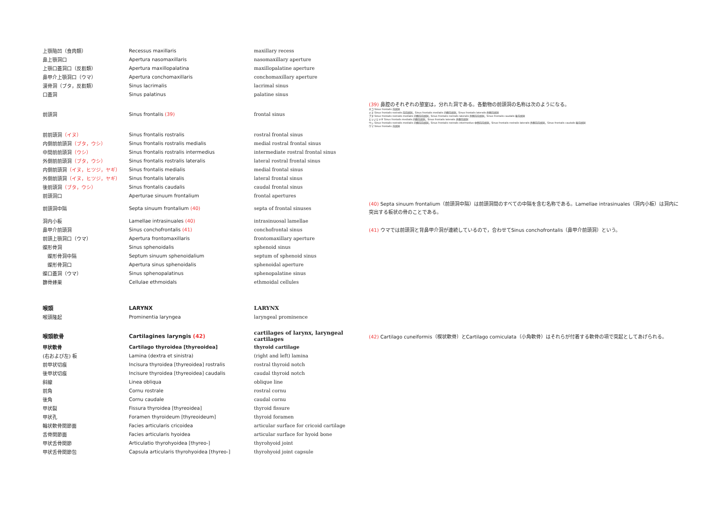| 上顎陥凹（食肉類） | Recessus maxillaris | maxillary recess | |
| 鼻上顎洞口 | Apertura nasomaxillaris | nasomaxillary aperture | |
| 上顎口蓋洞口（反芻類） | Apertura maxillopalatina | maxillopalatine aperture | |
| 鼻甲介上顎洞口（ウマ） | Apertura conchomaxillaris | conchomaxillary aperture | |
| 涙骨洞（ブタ，反芻類） | Sinus lacrimalis | lacrimal sinus | |
| 口蓋洞 | Sinus palatinus | palatine sinus | |
| 前頭洞 | Sinus frontalis (39) | frontal sinus | (39) 鼻腔のそれぞれの憩室は，分れた洞である。各動物の前頭洞の名称は次のようになる。 ネコ Sinus frontalis 前頭洞 イヌ Sinus frontalis rostralis 前前頭洞，Sinus frontalis medialis 内側前頭洞，Sinus frontalis lateralis 外側前頭洞 ブタ Sinus frontalis rostralis medialis 内側前前頭洞，Sinus frontalis rostralis lateralis 外側前前頭洞，Sinus frontalis caudalis 後前頭洞 ヒツジとヤギ Sinus frontalis medialis 内側前頭洞，Sinus frontalis lateralis 外側前頭洞 ウシ Sinus frontalis rostralis medialis 内側前前頭洞，Sinus frontalis rostralis intermedius 中間前前頭洞，Sinus frontalis rostralis lateralis 外側前前頭洞，Sinus frontalis caudalis 後前頭洞 ウマ Sinus frontalis 前頭洞 |
| 前前頭洞 （イヌ） | Sinus frontalis rostralis | rostral frontal sinus | |
| 内側前前頭洞 （ブタ，ウシ） | Sinus frontalis rostralis medialis | medial rostral frontal sinus | |
| 中間前前頭洞 （ウシ） | Sinus frontalis rostralis intermedius | intermediate rostral frontal sinus | |
| 外側前前頭洞 （ブタ，ウシ） | Sinus frontalis rostralis lateralis | lateral rostral frontal sinus | |
| 内側前頭洞 （イヌ，ヒツジ，ヤギ） | Sinus frontalis medialis | medial frontal sinus | |
| 外側前頭洞 （イヌ，ヒツジ，ヤギ） | Sinus frontalis lateralis | lateral frontal sinus | |
| 後前頭洞 （ブタ，ウシ） | Sinus frontalis caudalis | caudal frontal sinus | |
| 前頭洞口 | Aperturae sinuum frontalium | frontal apertures | |
| 前頭洞中隔 | Septa sinuum frontalium (40) | septa of frontal sinuses | (40) Septa sinuum frontalium（前頭洞中隔）は前頭洞間のすべての中隔を含む名称である。Lamellae intrasinuales（洞内小板）は洞内に突出する板状の骨のことである。 |
| 洞内小板 | Lamellae intrasinuales (40) | intrasinuosal lamellae | |
| 鼻甲介前頭洞 | Sinus conchofrontalis (41) | conchofrontal sinus | (41) ウマでは前頭洞と背鼻甲介洞が連続しているので，合わせてSinus conchofrontalis（鼻甲介前頭洞）という。 |
| 前頭上顎洞口（ウマ） | Apertura frontomaxillaris | frontomaxillary aperture | |
| 蝶形骨洞 | Sinus sphenoidalis | sphenoid sinus | |
| 蝶形骨洞中隔 | Septum sinuum sphenoidalium | septum of sphenoid sinus | |
| 蝶形骨洞口 | Apertura sinus sphenoidalis | sphenoidal aperture | |
| 蝶口蓋洞（ウマ） | Sinus sphenopalatinus | sphenopalatine sinus | |
| 篩骨蜂巣 | Cellulae ethmoidals | ethmoidal cellules | |
| 喉頭 | LARYNX | LARYNX | |
| 喉頭隆起 | Prominentia laryngea | laryngeal prominence | |
| 喉頭軟骨 | Cartilagines laryngis (42) | cartilages of larynx, laryngeal cartilages | (42) Cartilago cuneiformis（楔状軟骨）とCartilago corniculata（小角軟骨）はそれらが付着する軟骨の項で突起としてあげられる。 |
| 甲状軟骨 | Cartilago thyroidea [thyreoidea] | thyroid cartilage | |
| (右および左) 板 | Lamina (dextra et sinistra) | (right and left) lamina | |
| 前甲状切痕 | Incisura thyroidea [thyreoidea] rostralis | rostral thyroid notch | |
| 後甲状切痕 | Incisure thyroidea [thyreoidea] caudalis | caudal thyroid notch | |
| 斜線 | Linea obliqua | oblique line | |
| 前角 | Cornu rostrale | rostral cornu | |
| 後角 | Cornu caudale | caudal cornu | |
| 甲状裂 | Fissura thyroidea [thyreoidea] | thyroid fissure | |
| 甲状孔 | Foramen thyroideum [thyreoideum] | thyroid foramen | |
| 輪状軟骨関節面 | Facies articularis cricoidea | articular surface for cricoid cartilage | |
| 舌骨関節面 | Facies articularis hyoidea | articular surface for hyoid bone | |
| 甲状舌骨関節 | Articulatio thyrohyoidea [thyreo-] | thyrohyoid joint | |
| 甲状舌骨関節包 | Capsula articularis thyrohyoidea [thyreo-] | thyrohyoid joint capsule | |